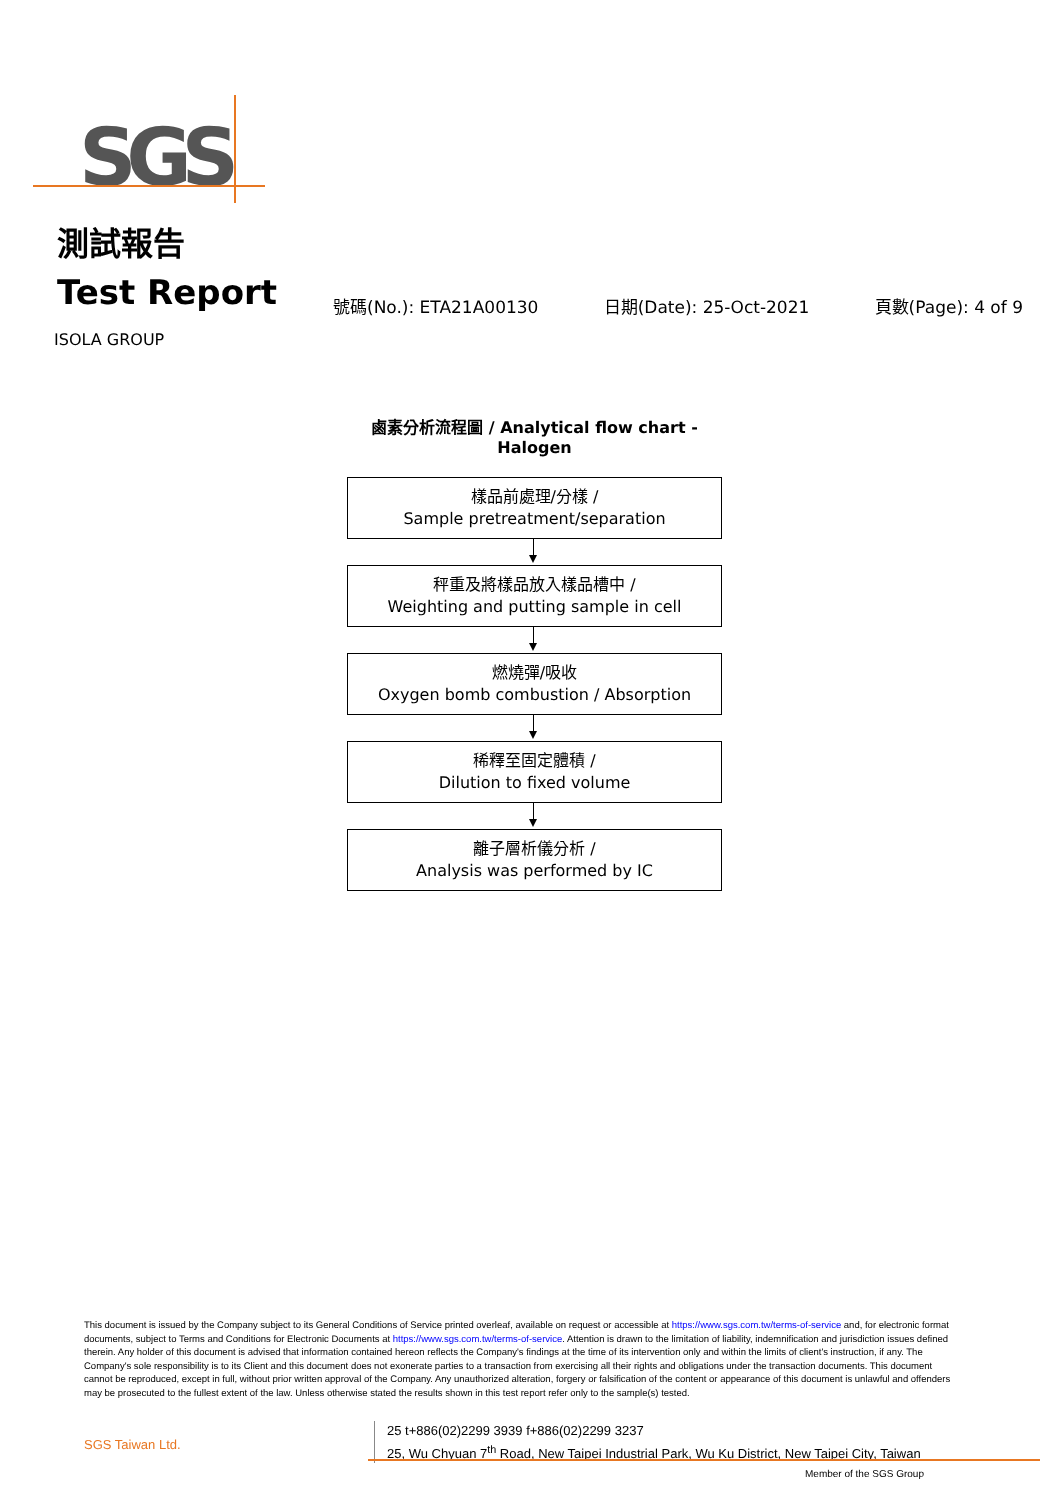SGS
測試報告
Test Report
號碼(No.): ETA21A00130 日期(Date): 25-Oct-2021 頁數(Page): 4 of 9
ISOLA GROUP
鹵素分析流程圖 / Analytical flow chart - Halogen
樣品前處理/分樣 /
Sample pretreatment/separation
秤重及將樣品放入樣品槽中 /
Weighting and putting sample in cell
燃燒彈/吸收
Oxygen bomb combustion / Absorption
稀釋至固定體積 /
Dilution to fixed volume
離子層析儀分析 /
Analysis was performed by IC
This document is issued by the Company subject to its General Conditions of Service printed overleaf, available on request or accessible at https://www.sgs.com.tw/terms-of-service and, for electronic format documents, subject to Terms and Conditions for Electronic Documents at https://www.sgs.com.tw/terms-of-service. Attention is drawn to the limitation of liability, indemnification and jurisdiction issues defined therein. Any holder of this document is advised that information contained hereon reflects the Company's findings at the time of its intervention only and within the limits of client's instruction, if any. The Company's sole responsibility is to its Client and this document does not exonerate parties to a transaction from exercising all their rights and obligations under the transaction documents. This document cannot be reproduced, except in full, without prior written approval of the Company. Any unauthorized alteration, forgery or falsification of the content or appearance of this document is unlawful and offenders may be prosecuted to the fullest extent of the law. Unless otherwise stated the results shown in this test report refer only to the sample(s) tested.
SGS Taiwan Ltd.
25 t+886(02)2299 3939 f+886(02)2299 3237
25, Wu Chyuan 7<sup>th</sup> Road, New Taipei Industrial Park, Wu Ku District, New Taipei City, Taiwan
Member of the SGS Group